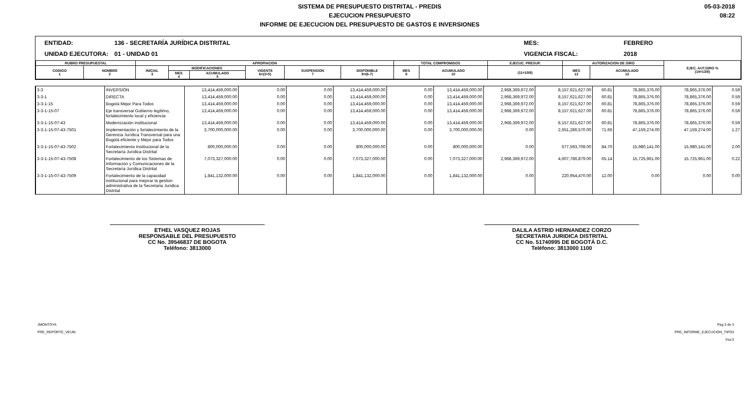SISTEMA DE PRESUPUESTO DISTRITAL - PREDIS
EJECUCION PRESUPUESTO
INFORME DE EJECUCION DEL PRESUPUESTO DE GASTOS E INVERSIONES
05-03-2018
08:22
ENTIDAD: 136 - SECRETARÍA JURÍDICA DISTRITAL MES: FEBRERO UNIDAD EJECUTORA: 01 - UNIDAD 01 VIGENCIA FISCAL: 2018
| RUBRO PRESUPUESTAL | | APROPIACION | | | | | | TOTAL COMPROMISOS | | EJECUC. PRESUP. | AUTORIZACION DE GIRO | | EJEC. AUT.GIRO % (14=13/8) |
| --- | --- | --- | --- | --- | --- | --- | --- | --- | --- | --- | --- | --- | --- |
| CODIGO 1 | NOMBRE 2 | INICIAL 3 | MODIFICACIONES | | VIGENTE 6=(3+5) | SUSPENSION 7 | DISPONIBLE 8=(6-7) | MES 9 | ACUMULADO 10 | (11=10/8) | MES 12 | ACUMULADO 13 | |
| | | | MES 4 | ACUMULADO 5 | | | | | | | | | |
| 3-3 | INVERSIÓN | 13,414,459,000.00 | 0.00 | 0.00 | 13,414,459,000.00 | 0.00 | 13,414,459,000.00 | 2,968,369,972.00 | 8,157,621,627.00 | 60.81 | 78,865,376.00 | 78,865,376.00 | 0.59 |
| 3-3-1 | DIRECTA | 13,414,459,000.00 | 0.00 | 0.00 | 13,414,459,000.00 | 0.00 | 13,414,459,000.00 | 2,968,369,972.00 | 8,157,621,627.00 | 60.81 | 78,865,376.00 | 78,865,376.00 | 0.59 |
| 3-3-1-15 | Bogotá Mejor Para Todos | 13,414,459,000.00 | 0.00 | 0.00 | 13,414,459,000.00 | 0.00 | 13,414,459,000.00 | 2,968,369,972.00 | 8,157,621,627.00 | 60.81 | 78,865,376.00 | 78,865,376.00 | 0.59 |
| 3-3-1-15-07 | Eje transversal Gobierno legítimo, fortalecimiento local y eficiencia | 13,414,459,000.00 | 0.00 | 0.00 | 13,414,459,000.00 | 0.00 | 13,414,459,000.00 | 2,968,369,972.00 | 8,157,621,627.00 | 60.81 | 78,865,376.00 | 78,865,376.00 | 0.59 |
| 3-3-1-15-07-43 | Modernización institucional | 13,414,459,000.00 | 0.00 | 0.00 | 13,414,459,000.00 | 0.00 | 13,414,459,000.00 | 2,968,369,972.00 | 8,157,621,627.00 | 60.81 | 78,865,376.00 | 78,865,376.00 | 0.59 |
| 3-3-1-15-07-43-7501 | Implementación y fortalecimiento de la Gerencia Jurídica Transversal para una Bogotá eficiente y Mejor para Todos | 3,700,000,000.00 | 0.00 | 0.00 | 3,700,000,000.00 | 0.00 | 3,700,000,000.00 | 0.00 | 2,651,286,570.00 | 71.66 | 47,159,274.00 | 47,159,274.00 | 1.27 |
| 3-3-1-15-07-43-7502 | Fortalecimiento Institucional de la Secretaría Jurídica Distrital | 800,000,000.00 | 0.00 | 0.00 | 800,000,000.00 | 0.00 | 800,000,000.00 | 0.00 | 677,593,708.00 | 84.70 | 15,980,141.00 | 15,980,141.00 | 2.00 |
| 3-3-1-15-07-43-7508 | Fortalecimiento de los Sistemas de Información y Comunicaciones de la Secretaría Jurídica Distrital | 7,073,327,000.00 | 0.00 | 0.00 | 7,073,327,000.00 | 0.00 | 7,073,327,000.00 | 2,968,369,972.00 | 4,607,786,879.00 | 65.14 | 15,725,961.00 | 15,725,961.00 | 0.22 |
| 3-3-1-15-07-43-7509 | Fortalecimiento de la capacidad institucional para mejorar la gestion administrativa de la Secretaria Juridica Distrital | 1,841,132,000.00 | 0.00 | 0.00 | 1,841,132,000.00 | 0.00 | 1,841,132,000.00 | 0.00 | 220,954,470.00 | 12.00 | 0.00 | 0.00 | 0.00 |
ETHEL VASQUEZ ROJAS
RESPONSABLE DEL PRESUPUESTO
CC No. 39546837 DE BOGOTA
Teléfono: 3813000
DALILA ASTRID HERNANDEZ CORZO
SECRETARIA JURIDICA DISTRITAL
CC No. 51740995 DE BOGOTÁ D.C.
Teléfono: 3813000 1100
JMONTOYA
PRE_REPORTE_VEUM
Pag.3 de 3
PRE_INFORME_EJECUCION_TIPO3
Vss:3